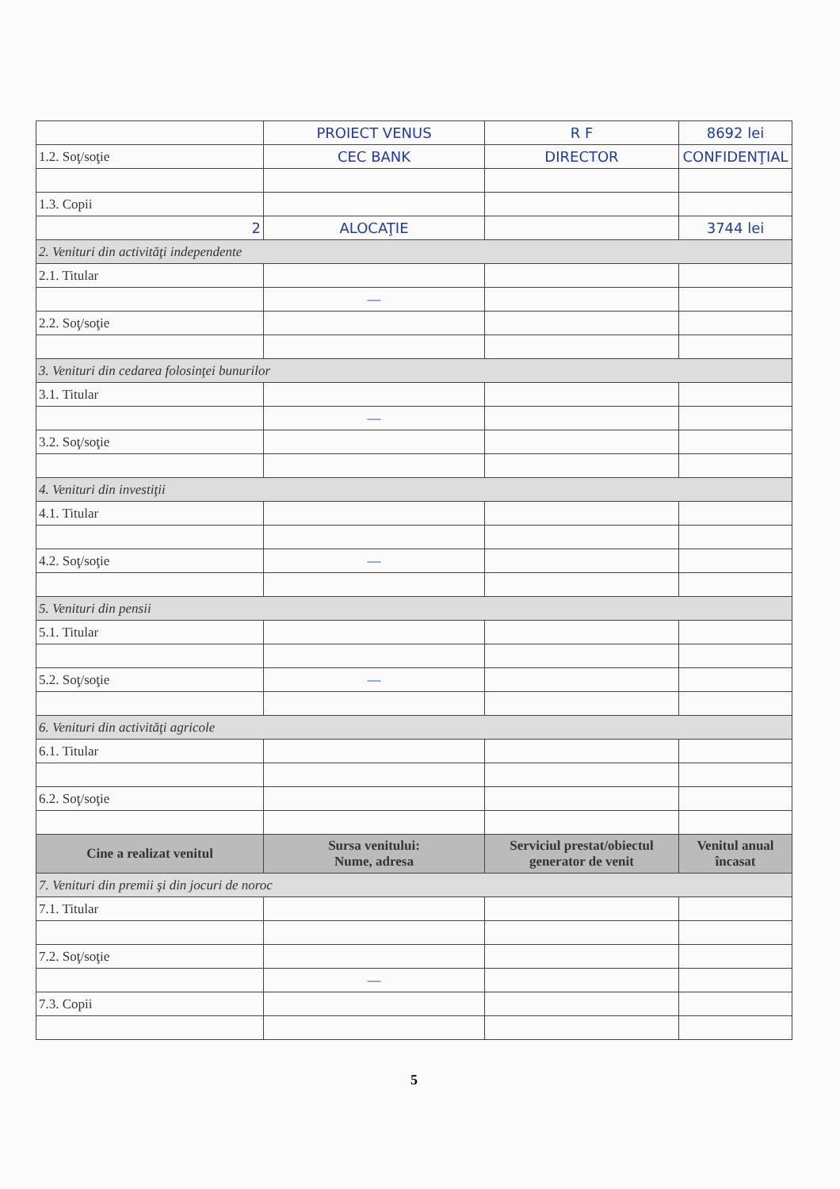| | PROIECT VENUS | R F | 8692 lei |
| 1.2. Soţ/soţie | CEC BANK | DIRECTOR | CONFIDENŢIAL |
| 1.3. Copii | | | |
| 2 | ALOCAŢIE | | 3744 lei |
| 2. Venituri din activităţi independente | | | |
| 2.1. Titular | | | |
| | — | | |
| 2.2. Soţ/soţie | | | |
| 3. Venituri din cedarea folosinţei bunurilor | | | |
| 3.1. Titular | | | |
| | — | | |
| 3.2. Soţ/soţie | | | |
| 4. Venituri din investiţii | | | |
| 4.1. Titular | | | |
| 4.2. Soţ/soţie | — | | |
| 5. Venituri din pensii | | | |
| 5.1. Titular | | | |
| 5.2. Soţ/soţie | — | | |
| 6. Venituri din activităţi agricole | | | |
| 6.1. Titular | | | |
| 6.2. Soţ/soţie | | | |
| Cine a realizat venitul | Sursa venitului: Nume, adresa | Serviciul prestat/obiectul generator de venit | Venitul anual încasat |
| 7. Venituri din premii şi din jocuri de noroc | | | |
| 7.1. Titular | | | |
| 7.2. Soţ/soţie | | | |
| | — | | |
| 7.3. Copii | | | |
5